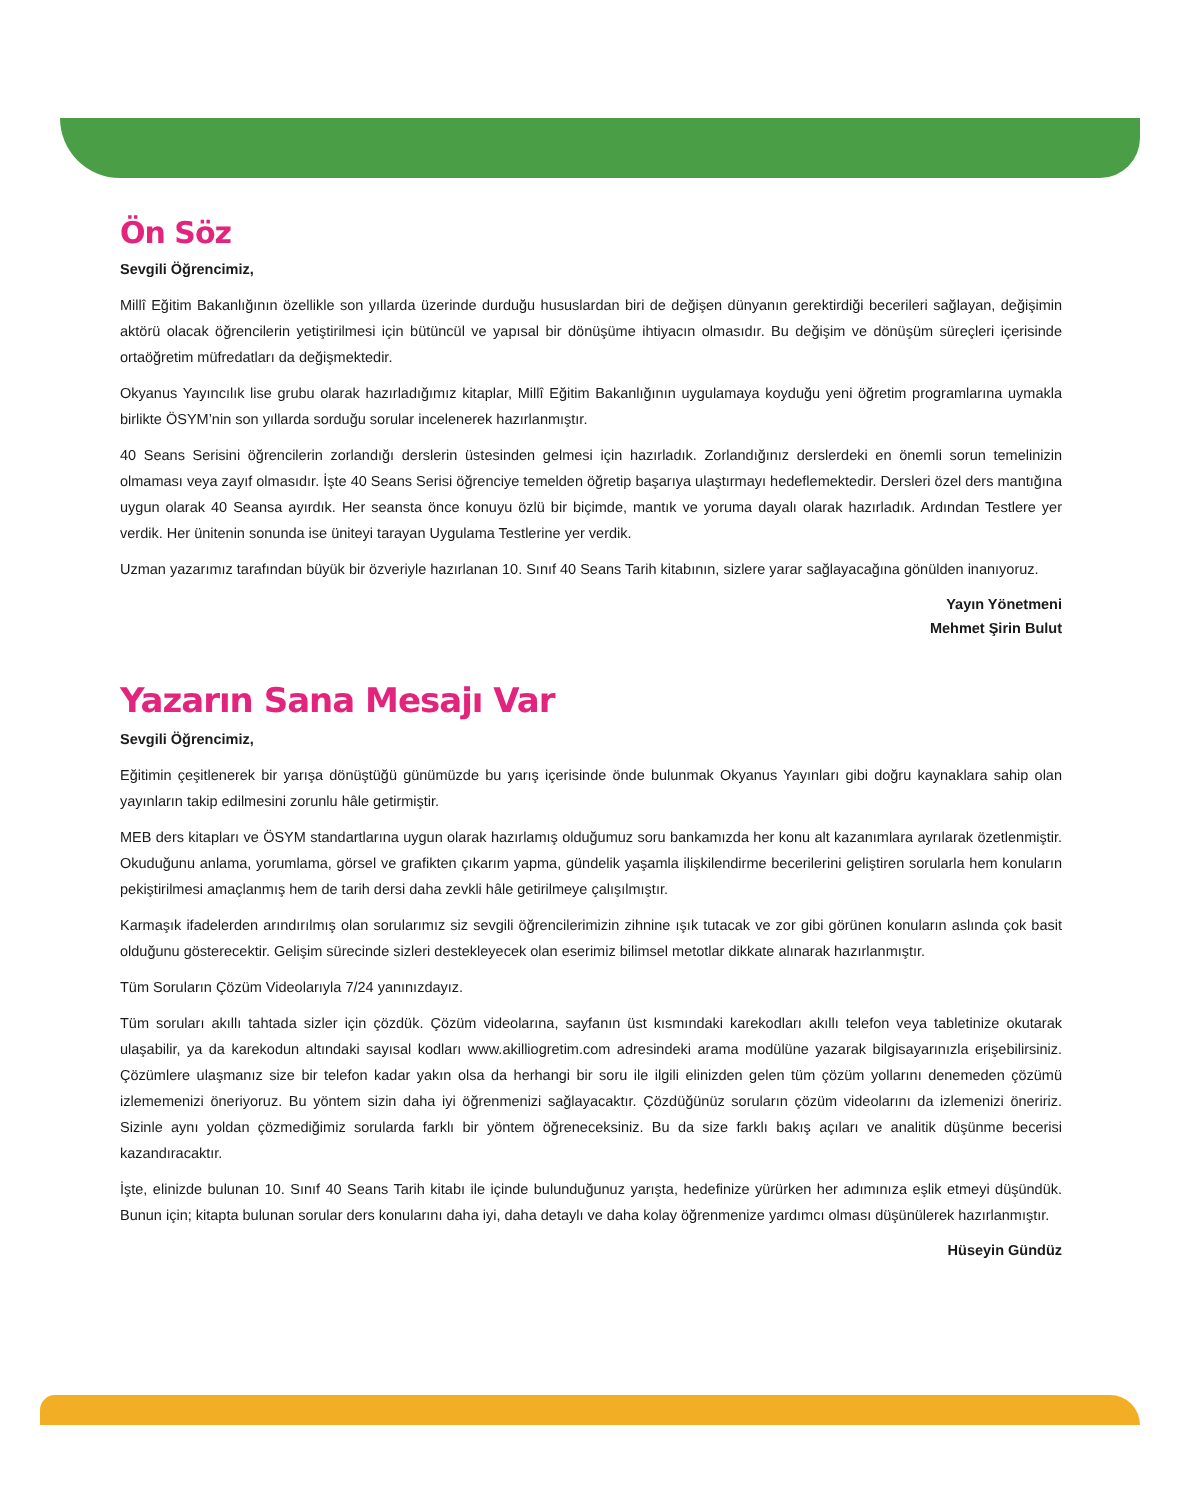Ön Söz
Sevgili Öğrencimiz,
Millî Eğitim Bakanlığının özellikle son yıllarda üzerinde durduğu hususlardan biri de değişen dünyanın gerektirdiği becerileri sağlayan, değişimin aktörü olacak öğrencilerin yetiştirilmesi için bütüncül ve yapısal bir dönüşüme ihtiyacın olmasıdır. Bu değişim ve dönüşüm süreçleri içerisinde ortaöğretim müfredatları da değişmektedir.
Okyanus Yayıncılık lise grubu olarak hazırladığımız kitaplar, Millî Eğitim Bakanlığının uygulamaya koyduğu yeni öğretim programlarına uymakla birlikte ÖSYM’nin son yıllarda sorduğu sorular incelenerek hazırlanmıştır.
40 Seans Serisini öğrencilerin zorlandığı derslerin üstesinden gelmesi için hazırladık. Zorlandığınız derslerdeki en önemli sorun temelinizin olmaması veya zayıf olmasıdır. İşte 40 Seans Serisi öğrenciye temelden öğretip başarıya ulaştırmayı hedeflemektedir. Dersleri özel ders mantığına uygun olarak 40 Seansa ayırdık. Her seansta önce konuyu özlü bir biçimde, mantık ve yoruma dayalı olarak hazırladık. Ardından Testlere yer verdik. Her ünitenin sonunda ise üniteyi tarayan Uygulama Testlerine yer verdik.
Uzman yazarımız tarafından büyük bir özveriyle hazırlanan 10. Sınıf 40 Seans Tarih kitabının, sizlere yarar sağlayacağına gönülden inanıyoruz.
Yayın Yönetmeni
Mehmet Şirin Bulut
Yazarın Sana Mesajı Var
Sevgili Öğrencimiz,
Eğitimin çeşitlenerek bir yarışa dönüştüğü günümüzde bu yarış içerisinde önde bulunmak Okyanus Yayınları gibi doğru kaynaklara sahip olan yayınların takip edilmesini zorunlu hâle getirmiştir.
MEB ders kitapları ve ÖSYM standartlarına uygun olarak hazırlamış olduğumuz soru bankamızda her konu alt kazanımlara ayrılarak özetlenmiştir. Okuduğunu anlama, yorumlama, görsel ve grafikten çıkarım yapma, gündelik yaşamla ilişkilendirme becerilerini geliştiren sorularla hem konuların pekiştirilmesi amaçlanmış hem de tarih dersi daha zevkli hâle getirilmeye çalışılmıştır.
Karmaşık ifadelerden arındırılmış olan sorularımız siz sevgili öğrencilerimizin zihnine ışık tutacak ve zor gibi görünen konuların aslında çok basit olduğunu gösterecektir. Gelişim sürecinde sizleri destekleyecek olan eserimiz bilimsel metotlar dikkate alınarak hazırlanmıştır.
Tüm Soruların Çözüm Videolarıyla 7/24 yanınızdayız.
Tüm soruları akıllı tahtada sizler için çözdük. Çözüm videolarına, sayfanın üst kısmındaki karekodları akıllı telefon veya tabletinize okutarak ulaşabilir, ya da karekodun altındaki sayısal kodları www.akilliogretim.com adresindeki arama modülüne yazarak bilgisayarınızla erişebilirsiniz. Çözümlere ulaşmanız size bir telefon kadar yakın olsa da herhangi bir soru ile ilgili elinizden gelen tüm çözüm yollarını denemeden çözümü izlememenizi öneriyoruz. Bu yöntem sizin daha iyi öğrenmenizi sağlayacaktır. Çözdüğünüz soruların çözüm videolarını da izlemenizi öneririz. Sizinle aynı yoldan çözmediğimiz sorularda farklı bir yöntem öğreneceksiniz. Bu da size farklı bakış açıları ve analitik düşünme becerisi kazandıracaktır.
İşte, elinizde bulunan 10. Sınıf 40 Seans Tarih kitabı ile içinde bulunduğunuz yarışta, hedefinize yürürken her adımınıza eşlik etmeyi düşündük. Bunun için; kitapta bulunan sorular ders konularını daha iyi, daha detaylı ve daha kolay öğrenmenize yardımcı olması düşünülerek hazırlanmıştır.
Hüseyin Gündüz